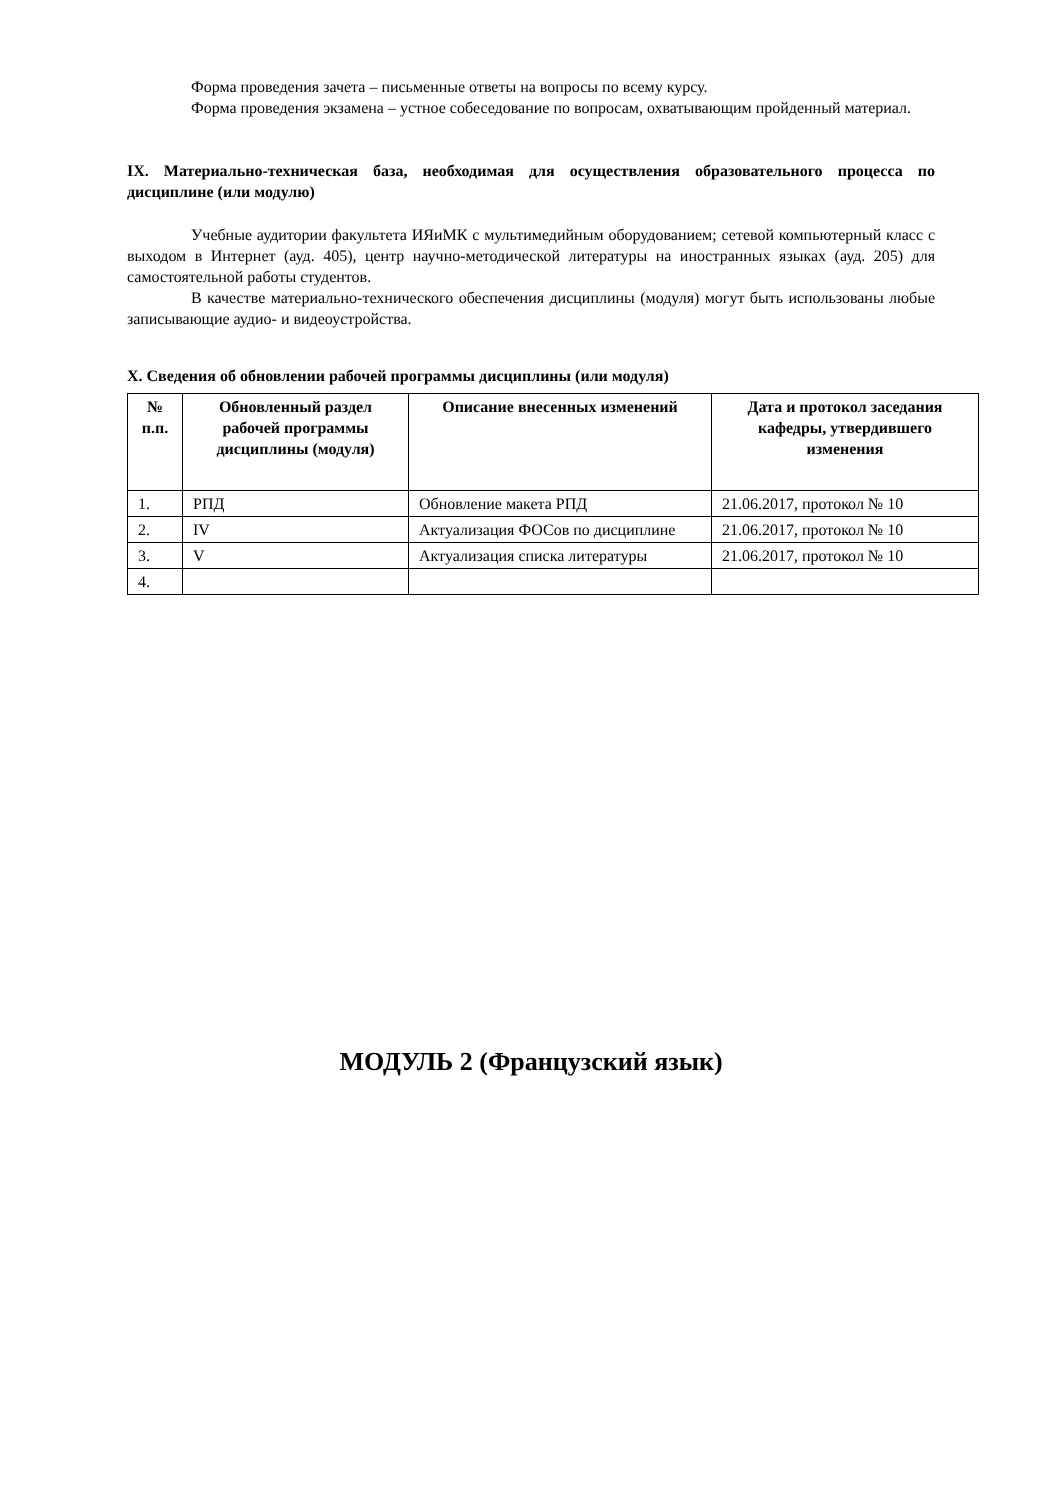Форма проведения зачета – письменные ответы на вопросы по всему курсу.
Форма проведения экзамена – устное собеседование по вопросам, охватывающим пройденный материал.
IX. Материально-техническая база, необходимая для осуществления образовательного процесса по дисциплине (или модулю)
Учебные аудитории факультета ИЯиМК с мультимедийным оборудованием; сетевой компьютерный класс с выходом в Интернет (ауд. 405), центр научно-методической литературы на иностранных языках (ауд. 205) для самостоятельной работы студентов.
В качестве материально-технического обеспечения дисциплины (модуля) могут быть использованы любые записывающие аудио- и видеоустройства.
X. Сведения об обновлении рабочей программы дисциплины (или модуля)
| № п.п. | Обновленный раздел рабочей программы дисциплины (модуля) | Описание внесенных изменений | Дата и протокол заседания кафедры, утвердившего изменения |
| --- | --- | --- | --- |
| 1. | РПД | Обновление макета РПД | 21.06.2017, протокол № 10 |
| 2. | IV | Актуализация ФОСов по дисциплине | 21.06.2017, протокол № 10 |
| 3. | V | Актуализация списка литературы | 21.06.2017, протокол № 10 |
| 4. | | | |
МОДУЛЬ 2 (Французский язык)